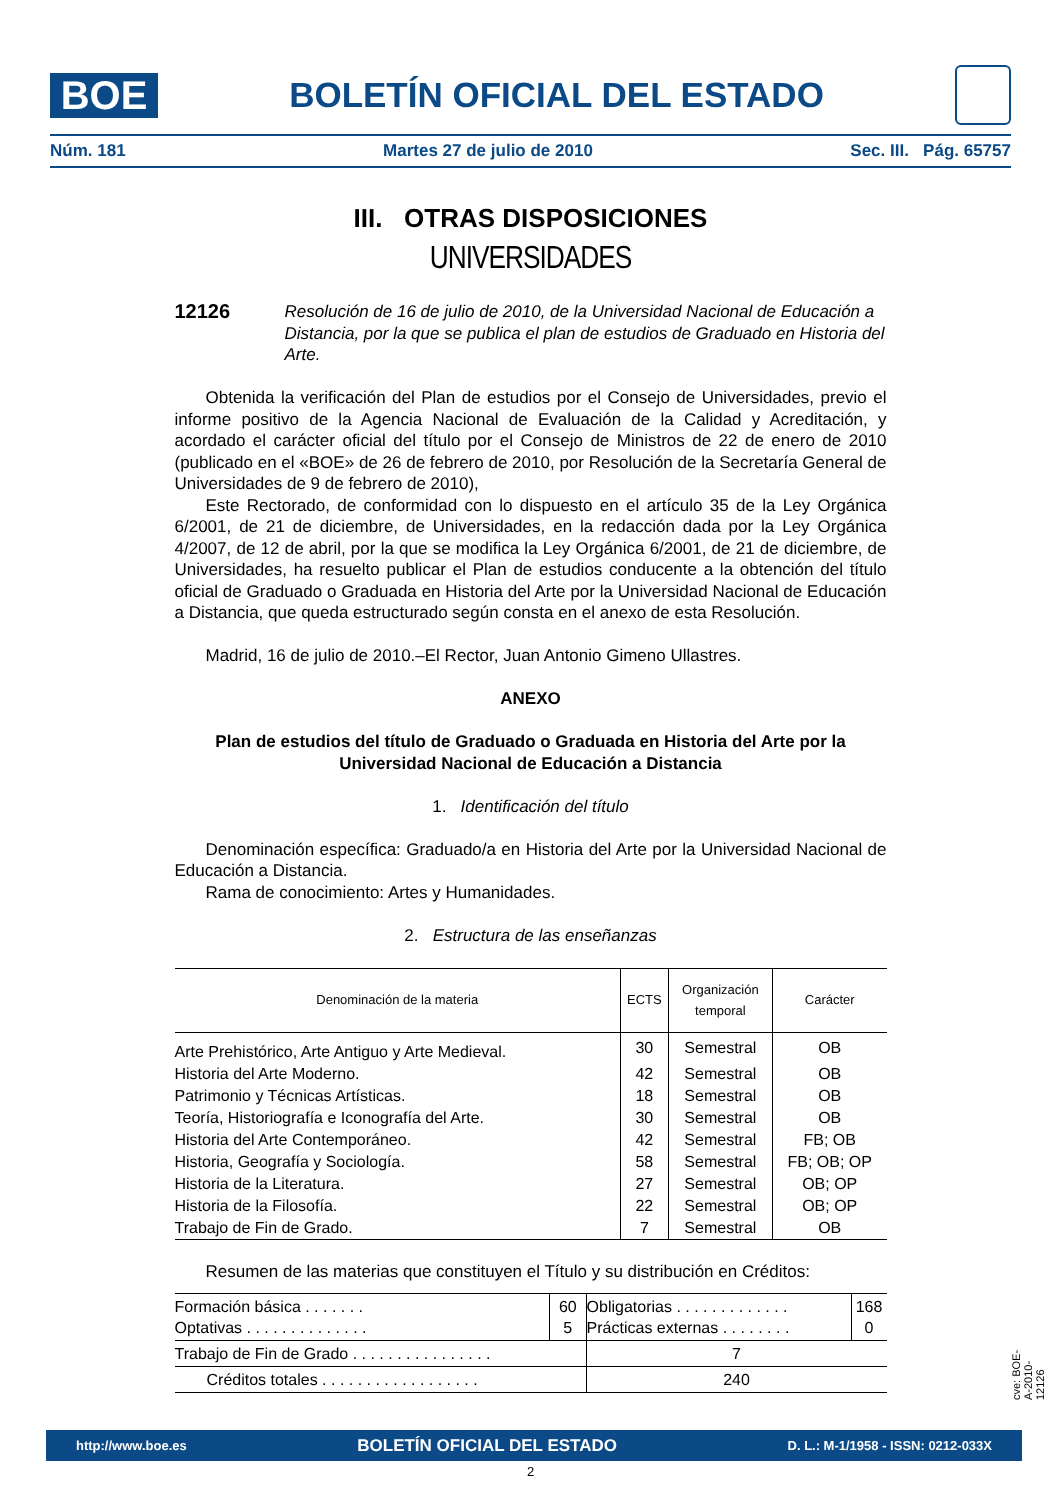BOE
BOLETÍN OFICIAL DEL ESTADO
Núm. 181 Martes 27 de julio de 2010 Sec. III. Pág. 65757
III. OTRAS DISPOSICIONES
UNIVERSIDADES
12126 Resolución de 16 de julio de 2010, de la Universidad Nacional de Educación a Distancia, por la que se publica el plan de estudios de Graduado en Historia del Arte.
Obtenida la verificación del Plan de estudios por el Consejo de Universidades, previo el informe positivo de la Agencia Nacional de Evaluación de la Calidad y Acreditación, y acordado el carácter oficial del título por el Consejo de Ministros de 22 de enero de 2010 (publicado en el «BOE» de 26 de febrero de 2010, por Resolución de la Secretaría General de Universidades de 9 de febrero de 2010),
Este Rectorado, de conformidad con lo dispuesto en el artículo 35 de la Ley Orgánica 6/2001, de 21 de diciembre, de Universidades, en la redacción dada por la Ley Orgánica 4/2007, de 12 de abril, por la que se modifica la Ley Orgánica 6/2001, de 21 de diciembre, de Universidades, ha resuelto publicar el Plan de estudios conducente a la obtención del título oficial de Graduado o Graduada en Historia del Arte por la Universidad Nacional de Educación a Distancia, que queda estructurado según consta en el anexo de esta Resolución.
Madrid, 16 de julio de 2010.–El Rector, Juan Antonio Gimeno Ullastres.
ANEXO
Plan de estudios del título de Graduado o Graduada en Historia del Arte por la Universidad Nacional de Educación a Distancia
1. Identificación del título
Denominación específica: Graduado/a en Historia del Arte por la Universidad Nacional de Educación a Distancia.
Rama de conocimiento: Artes y Humanidades.
2. Estructura de las enseñanzas
| Denominación de la materia | ECTS | Organización temporal | Carácter |
| --- | --- | --- | --- |
| Arte Prehistórico, Arte Antiguo y Arte Medieval. | 30 | Semestral | OB |
| Historia del Arte Moderno. | 42 | Semestral | OB |
| Patrimonio y Técnicas Artísticas. | 18 | Semestral | OB |
| Teoría, Historiografía e Iconografía del Arte. | 30 | Semestral | OB |
| Historia del Arte Contemporáneo. | 42 | Semestral | FB; OB |
| Historia, Geografía y Sociología. | 58 | Semestral | FB; OB; OP |
| Historia de la Literatura. | 27 | Semestral | OB; OP |
| Historia de la Filosofía. | 22 | Semestral | OB; OP |
| Trabajo de Fin de Grado. | 7 | Semestral | OB |
Resumen de las materias que constituyen el Título y su distribución en Créditos:
| Formación básica . . . . . . . Optativas . . . . . . . . . . . . . . | 60 5 | Obligatorias . . . . . . . . . . . . . Prácticas externas . . . . . . . . | 168 0 |
| Trabajo de Fin de Grado . . . . . . . . . . . . . . . . | | 7 | |
| Créditos totales . . . . . . . . . . . . . . . . . . | | 240 | |
cve: BOE-A-2010-12126
http://www.boe.es BOLETÍN OFICIAL DEL ESTADO D. L.: M-1/1958 - ISSN: 0212-033X
2